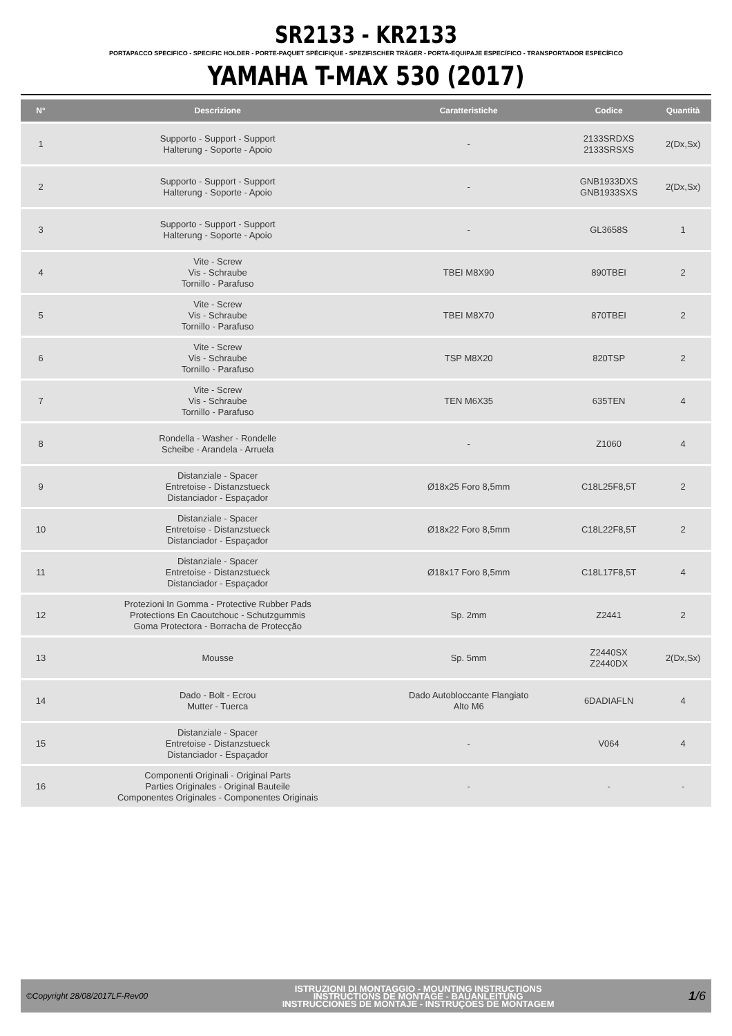SR2133 - KR2133
PORTAPACCO SPECIFICO - SPECIFIC HOLDER - PORTE-PAQUET SPÉCIFIQUE - SPEZIFISCHER TRÄGER - PORTA-EQUIPAJE ESPECÍFICO - TRANSPORTADOR ESPECÍFICO
YAMAHA T-MAX 530 (2017)
| N° | Descrizione | Caratteristiche | Codice | Quantità |
| --- | --- | --- | --- | --- |
| 1 | Supporto - Support - Support Halterung - Soporte - Apoio | - | 2133SRDXS 2133SRSXS | 2(Dx,Sx) |
| 2 | Supporto - Support - Support Halterung - Soporte - Apoio | - | GNB1933DXS GNB1933SXS | 2(Dx,Sx) |
| 3 | Supporto - Support - Support Halterung - Soporte - Apoio | - | GL3658S | 1 |
| 4 | Vite - Screw Vis - Schraube Tornillo - Parafuso | TBEI M8X90 | 890TBEI | 2 |
| 5 | Vite - Screw Vis - Schraube Tornillo - Parafuso | TBEI M8X70 | 870TBEI | 2 |
| 6 | Vite - Screw Vis - Schraube Tornillo - Parafuso | TSP M8X20 | 820TSP | 2 |
| 7 | Vite - Screw Vis - Schraube Tornillo - Parafuso | TEN M6X35 | 635TEN | 4 |
| 8 | Rondella - Washer - Rondelle Scheibe - Arandela - Arruela | - | Z1060 | 4 |
| 9 | Distanziale - Spacer Entretoise - Distanzstueck Distanciador - Espaçador | Ø18x25 Foro 8,5mm | C18L25F8,5T | 2 |
| 10 | Distanziale - Spacer Entretoise - Distanzstueck Distanciador - Espaçador | Ø18x22 Foro 8,5mm | C18L22F8,5T | 2 |
| 11 | Distanziale - Spacer Entretoise - Distanzstueck Distanciador - Espaçador | Ø18x17 Foro 8,5mm | C18L17F8,5T | 4 |
| 12 | Protezioni In Gomma - Protective Rubber Pads Protections En Caoutchouc - Schutzgummis Goma Protectora - Borracha de Protecção | Sp. 2mm | Z2441 | 2 |
| 13 | Mousse | Sp. 5mm | Z2440SX Z2440DX | 2(Dx,Sx) |
| 14 | Dado - Bolt - Ecrou Mutter - Tuerca | Dado Autobloccante Flangiato Alto M6 | 6DADIAFLN | 4 |
| 15 | Distanziale - Spacer Entretoise - Distanzstueck Distanciador - Espaçador | - | V064 | 4 |
| 16 | Componenti Originali - Original Parts Parties Originales - Original Bauteile Componentes Originales - Componentes Originais | - | - | - |
©Copyright 28/08/2017LF-Rev00
ISTRUZIONI DI MONTAGGIO - MOUNTING INSTRUCTIONS
INSTRUCTIONS DE MONTAGE - BAUANLEITUNG
INSTRUCCIONES DE MONTAJE - INSTRUÇOES DE MONTAGEM
1/6